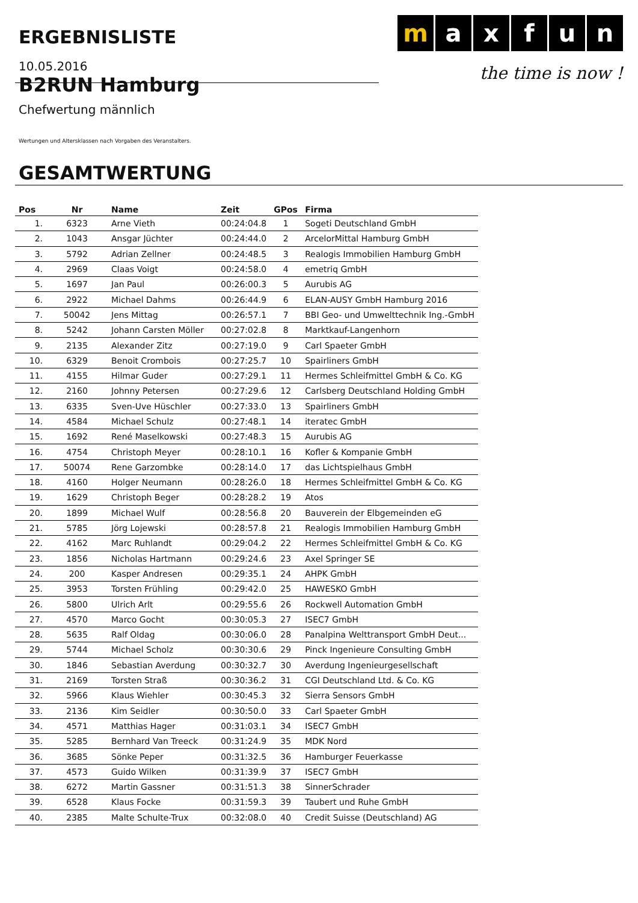ERGEBNISLISTE
m a x f u n
the time is now !
10.05.2016
B2RUN Hamburg
Chefwertung männlich
Wertungen und Altersklassen nach Vorgaben des Veranstalters.
GESAMTWERTUNG
| Pos | Nr | Name | Zeit | GPos | Firma |
| --- | --- | --- | --- | --- | --- |
| 1. | 6323 | Arne Vieth | 00:24:04.8 | 1 | Sogeti Deutschland GmbH |
| 2. | 1043 | Ansgar Jüchter | 00:24:44.0 | 2 | ArcelorMittal Hamburg GmbH |
| 3. | 5792 | Adrian Zellner | 00:24:48.5 | 3 | Realogis Immobilien Hamburg GmbH |
| 4. | 2969 | Claas Voigt | 00:24:58.0 | 4 | emetriq GmbH |
| 5. | 1697 | Jan Paul | 00:26:00.3 | 5 | Aurubis AG |
| 6. | 2922 | Michael Dahms | 00:26:44.9 | 6 | ELAN-AUSY GmbH Hamburg 2016 |
| 7. | 50042 | Jens Mittag | 00:26:57.1 | 7 | BBI Geo- und Umwelttechnik Ing.-GmbH |
| 8. | 5242 | Johann Carsten Möller | 00:27:02.8 | 8 | Marktkauf-Langenhorn |
| 9. | 2135 | Alexander Zitz | 00:27:19.0 | 9 | Carl Spaeter GmbH |
| 10. | 6329 | Benoit Crombois | 00:27:25.7 | 10 | Spairliners GmbH |
| 11. | 4155 | Hilmar Guder | 00:27:29.1 | 11 | Hermes Schleifmittel GmbH & Co. KG |
| 12. | 2160 | Johnny Petersen | 00:27:29.6 | 12 | Carlsberg Deutschland Holding GmbH |
| 13. | 6335 | Sven-Uve Hüschler | 00:27:33.0 | 13 | Spairliners GmbH |
| 14. | 4584 | Michael Schulz | 00:27:48.1 | 14 | iteratec GmbH |
| 15. | 1692 | René Maselkowski | 00:27:48.3 | 15 | Aurubis AG |
| 16. | 4754 | Christoph Meyer | 00:28:10.1 | 16 | Kofler & Kompanie GmbH |
| 17. | 50074 | Rene Garzombke | 00:28:14.0 | 17 | das Lichtspielhaus GmbH |
| 18. | 4160 | Holger Neumann | 00:28:26.0 | 18 | Hermes Schleifmittel GmbH & Co. KG |
| 19. | 1629 | Christoph Beger | 00:28:28.2 | 19 | Atos |
| 20. | 1899 | Michael Wulf | 00:28:56.8 | 20 | Bauverein der Elbgemeinden eG |
| 21. | 5785 | Jörg Lojewski | 00:28:57.8 | 21 | Realogis Immobilien Hamburg GmbH |
| 22. | 4162 | Marc Ruhlandt | 00:29:04.2 | 22 | Hermes Schleifmittel GmbH & Co. KG |
| 23. | 1856 | Nicholas Hartmann | 00:29:24.6 | 23 | Axel Springer SE |
| 24. | 200 | Kasper Andresen | 00:29:35.1 | 24 | AHPK GmbH |
| 25. | 3953 | Torsten Frühling | 00:29:42.0 | 25 | HAWESKO GmbH |
| 26. | 5800 | Ulrich Arlt | 00:29:55.6 | 26 | Rockwell Automation GmbH |
| 27. | 4570 | Marco Gocht | 00:30:05.3 | 27 | ISEC7 GmbH |
| 28. | 5635 | Ralf Oldag | 00:30:06.0 | 28 | Panalpina Welttransport GmbH Deut... |
| 29. | 5744 | Michael Scholz | 00:30:30.6 | 29 | Pinck Ingenieure Consulting GmbH |
| 30. | 1846 | Sebastian Averdung | 00:30:32.7 | 30 | Averdung Ingenieurgesellschaft |
| 31. | 2169 | Torsten Straß | 00:30:36.2 | 31 | CGI Deutschland Ltd. & Co. KG |
| 32. | 5966 | Klaus Wiehler | 00:30:45.3 | 32 | Sierra Sensors GmbH |
| 33. | 2136 | Kim Seidler | 00:30:50.0 | 33 | Carl Spaeter GmbH |
| 34. | 4571 | Matthias Hager | 00:31:03.1 | 34 | ISEC7 GmbH |
| 35. | 5285 | Bernhard Van Treeck | 00:31:24.9 | 35 | MDK Nord |
| 36. | 3685 | Sönke Peper | 00:31:32.5 | 36 | Hamburger Feuerkasse |
| 37. | 4573 | Guido Wilken | 00:31:39.9 | 37 | ISEC7 GmbH |
| 38. | 6272 | Martin Gassner | 00:31:51.3 | 38 | SinnerSchrader |
| 39. | 6528 | Klaus Focke | 00:31:59.3 | 39 | Taubert und Ruhe GmbH |
| 40. | 2385 | Malte Schulte-Trux | 00:32:08.0 | 40 | Credit Suisse (Deutschland) AG |